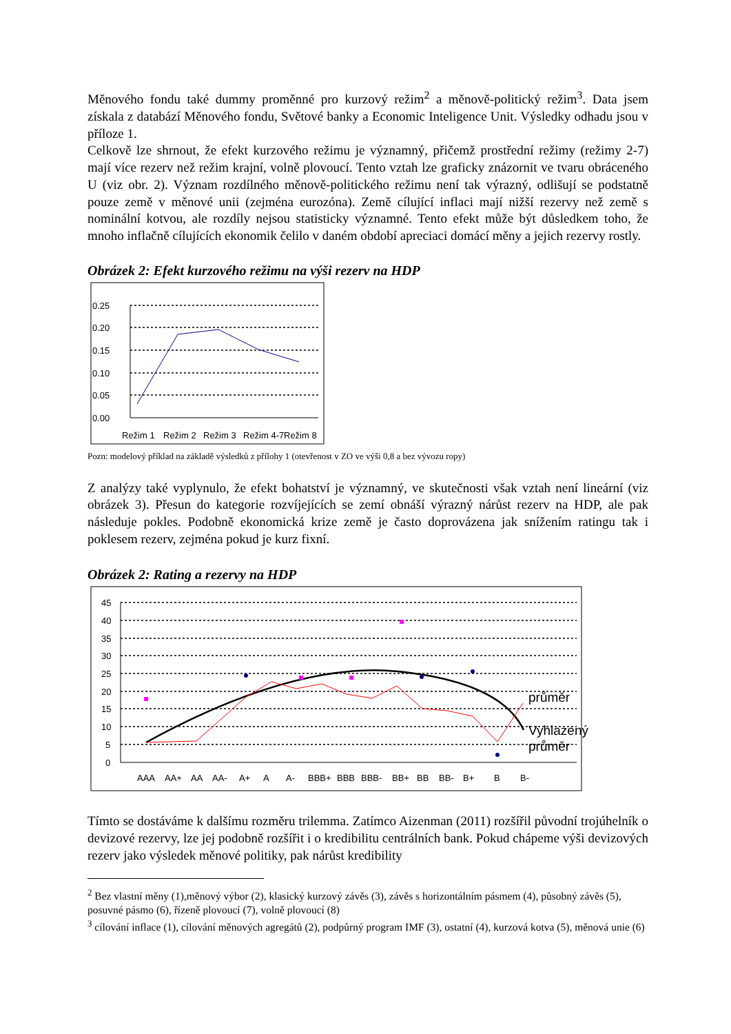Měnového fondu také dummy proměnné pro kurzový režim<sup>2</sup> a měnově-politický režim<sup>3</sup>. Data jsem získala z databází Měnového fondu, Světové banky a Economic Inteligence Unit. Výsledky odhadu jsou v příloze 1.
Celkově lze shrnout, že efekt kurzového režimu je významný, přičemž prostřední režimy (režimy 2-7) mají více rezerv než režim krajní, volně plovoucí. Tento vztah lze graficky znázornit ve tvaru obráceného U (viz obr. 2). Význam rozdílného měnově-politického režimu není tak výrazný, odlišují se podstatně pouze země v měnové unii (zejména eurozóna). Země cílující inflaci mají nižší rezervy než země s nominální kotvou, ale rozdíly nejsou statisticky významné. Tento efekt může být důsledkem toho, že mnoho inflačně cílujících ekonomik čelilo v daném období apreciaci domácí měny a jejich rezervy rostly.
Obrázek 2: Efekt kurzového režimu na výši rezerv na HDP
0.25
0.20
0.15
0.10
0.05
0.00
Režim 1
Režim 2
Režim 3
Režim 4-7
Režim 8
Pozn: modelový příklad na základě výsledků z přílohy 1 (otevřenost v ZO ve výši 0,8 a bez vývozu ropy)
Z analýzy také vyplynulo, že efekt bohatství je významný, ve skutečnosti však vztah není lineární (viz obrázek 3). Přesun do kategorie rozvíjejících se zemí obnáší výrazný nárůst rezerv na HDP, ale pak následuje pokles. Podobně ekonomická krize země je často doprovázena jak snížením ratingu tak i poklesem rezerv, zejména pokud je kurz fixní.
Obrázek 2: Rating a rezervy na HDP
45
40
35
30
25
20
15
10
5
0
průměr
Vyhlazený
průměr
AAA
AA+
AA
AA-
A+
A
A-
BBB+
BBB
BBB-
BB+
BB
BB-
B+
B
B-
Tímto se dostáváme k dalšímu rozměru trilemma. Zatímco Aizenman (2011) rozšířil původní trojúhelník o devizové rezervy, lze jej podobně rozšířit i o kredibilitu centrálních bank. Pokud chápeme výši devizových rezerv jako výsledek měnové politiky, pak nárůst kredibility
<sup>2</sup> Bez vlastní měny (1),měnový výbor (2), klasický kurzový závěs (3), závěs s horizontálním pásmem (4), působný závěs (5), posuvné pásmo (6), řízeně plovoucí (7), volně plovoucí (8)
<sup>3</sup> cílování inflace (1), cílování měnových agregátů (2), podpůrný program IMF (3), ostatní (4), kurzová kotva (5), měnová unie (6)